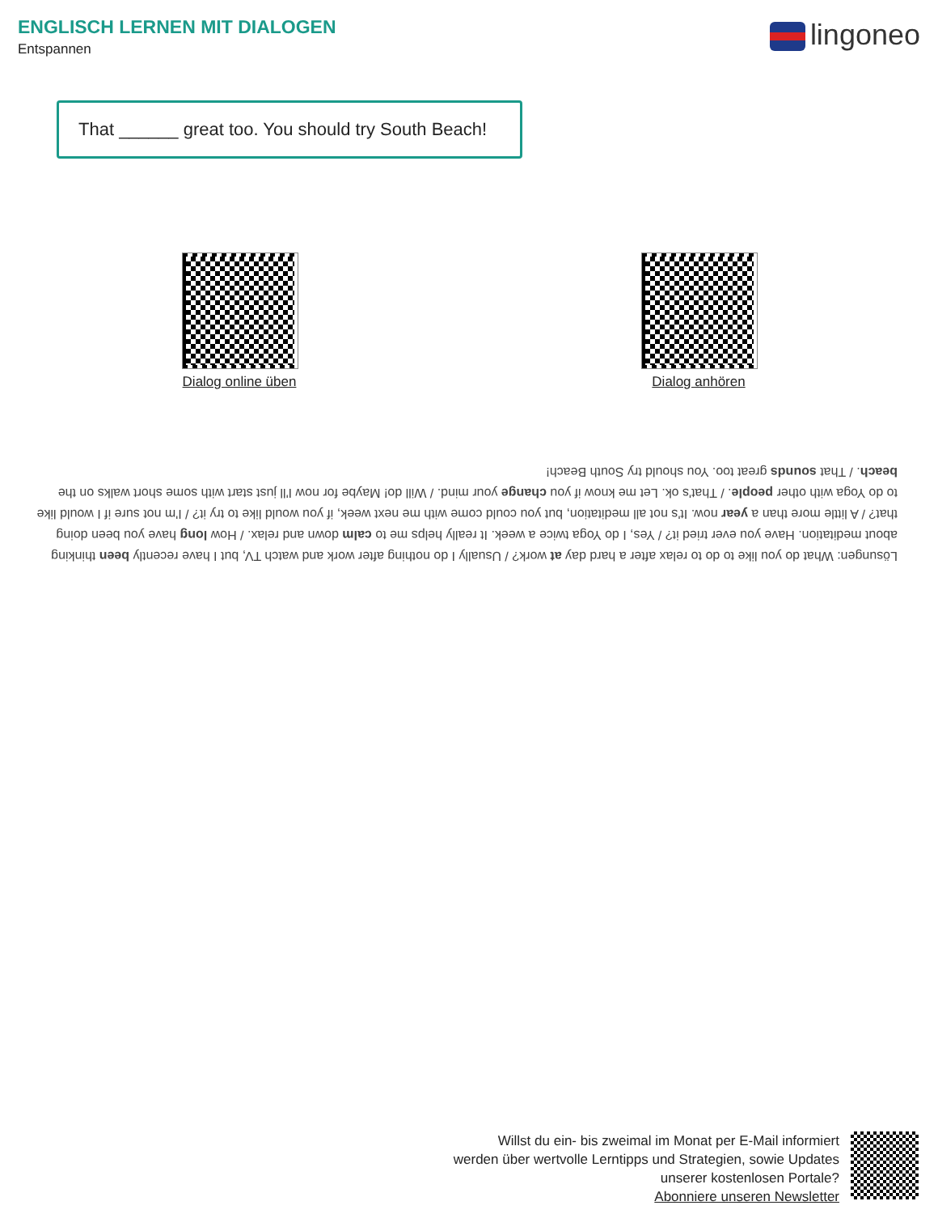ENGLISCH LERNEN MIT DIALOGEN
Entspannen
lingoneo
That ______ great too. You should try South Beach!
Dialog online üben
Dialog anhören
Lösungen: What do you like to do to relax after a hard day at work? / Usually I do nothing after work and watch TV, but I have recently been thinking about meditation. Have you ever tried it? / Yes, I do Yoga twice a week. It really helps me to calm down and relax. / How long have you been doing that? / A little more than a year now. It's not all meditation, but you could come with me next week, if you would like to try it? / I'm not sure if I would like to do Yoga with other people. / That's ok. Let me know if you change your mind. / Will do! Maybe for now I'll just start with some short walks on the beach. / That sounds great too. You should try South Beach!
Willst du ein- bis zweimal im Monat per E-Mail informiert
werden über wertvolle Lerntipps und Strategien, sowie Updates
unserer kostenlosen Portale?
Abonniere unseren Newsletter